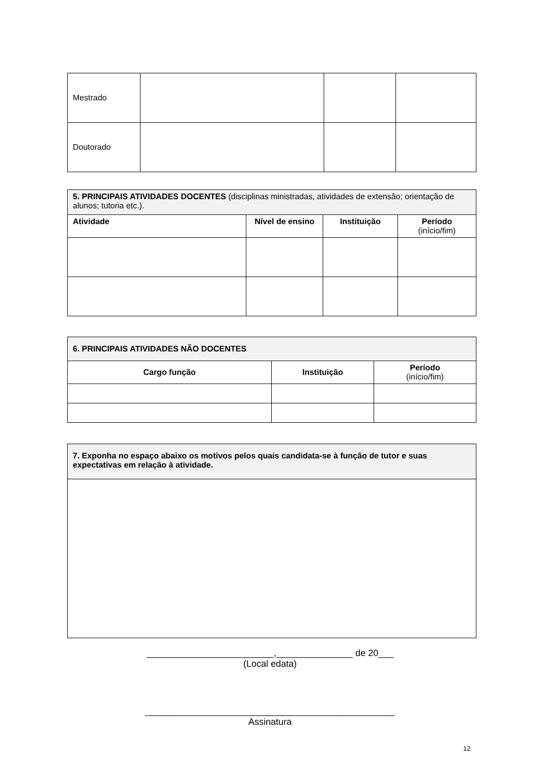| Mestrado | | | |
| Doutorado | | | |
| 5. PRINCIPAIS ATIVIDADES DOCENTES (disciplinas ministradas, atividades de extensão; orientação de alunos; tutoria etc.). | | | |
| Atividade | Nível de ensino | Instituição | Período (início/fim) |
| 6. PRINCIPAIS ATIVIDADES NÃO DOCENTES | | |
| Cargo função | Instituição | Período (início/fim) |
| 7. Exponha no espaço abaixo os motivos pelos quais candidata-se à função de tutor e suas expectativas em relação à atividade. |
_________________________,_______________ de 20___
(Local edata)
_________________________________________________
Assinatura
12